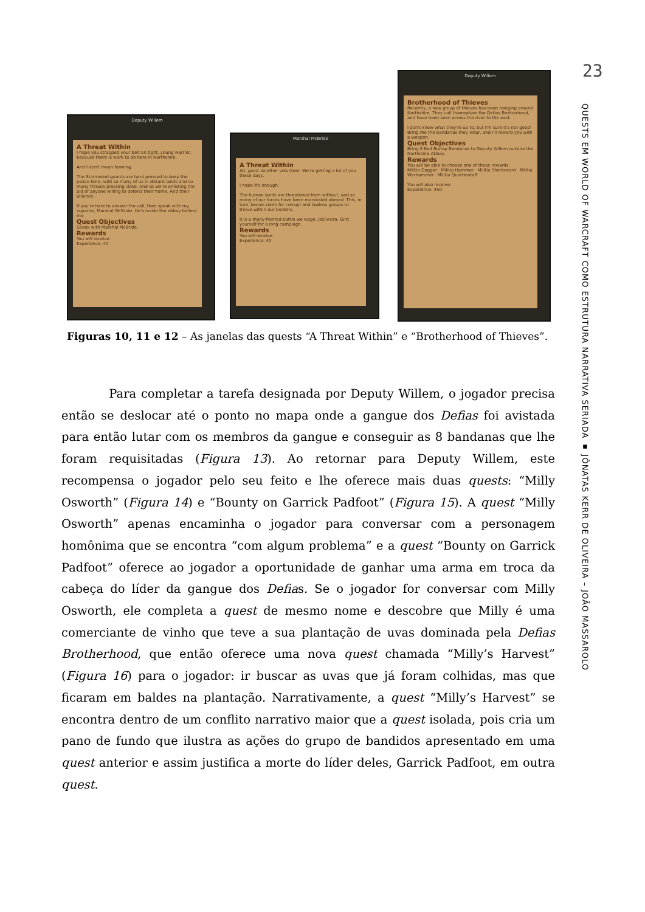Deputy Willem
A Threat Within
I hope you strapped your belt on tight, young warrior, because there is work to do here in Northshire.
And I don't mean farming.
The Stormwind guards are hard pressed to keep the peace here, with so many of us in distant lands and so many threats pressing close. And so we're enlisting the aid of anyone willing to defend their home. And their alliance.
If you're here to answer the call, then speak with my superior, Marshal McBride. He's inside the abbey behind me.
Quest Objectives
Speak with Marshal McBride.
Rewards
You will receive:
Experience: 40
Marshal McBride
A Threat Within
Ah, good. Another volunteer. We're getting a lot of you these days.
I hope it's enough.
The human lands are threatened from without, and so many of our forces have been marshaled abroad. This, in turn, leaves room for corrupt and lawless groups to thrive within our borders.
It is a many-fronted battle we wage, Jkoliveira. Gird yourself for a long campaign.
Rewards
You will receive:
Experience: 40
Deputy Willem
Brotherhood of Thieves
Recently, a new group of thieves has been hanging around Northshire. They call themselves the Defias Brotherhood, and have been seen across the river to the east.
I don't know what they're up to, but I'm sure it's not good! Bring me the bandanas they wear, and I'll reward you with a weapon.
Quest Objectives
Bring 8 Red Burlap Bandanas to Deputy Willem outside the Northshire Abbey.
Rewards
You will be able to choose one of these rewards:
Militia Dagger · Militia Hammer · Militia Shortsword · Militia Warhammer · Militia Quarterstaff
You will also receive:
Experience: 450
Figuras 10, 11 e 12 – As janelas das quests “A Threat Within” e “Brotherhood of Thieves”.
Para completar a tarefa designada por Deputy Willem, o jogador precisa então se deslocar até o ponto no mapa onde a gangue dos Defias foi avistada para então lutar com os membros da gangue e conseguir as 8 bandanas que lhe foram requisitadas (Figura 13). Ao retornar para Deputy Willem, este recompensa o jogador pelo seu feito e lhe oferece mais duas quests: “Milly Osworth” (Figura 14) e “Bounty on Garrick Padfoot” (Figura 15). A quest “Milly Osworth” apenas encaminha o jogador para conversar com a personagem homônima que se encontra “com algum problema” e a quest “Bounty on Garrick Padfoot” oferece ao jogador a oportunidade de ganhar uma arma em troca da cabeça do líder da gangue dos Defias. Se o jogador for conversar com Milly Osworth, ele completa a quest de mesmo nome e descobre que Milly é uma comerciante de vinho que teve a sua plantação de uvas dominada pela Defias Brotherhood, que então oferece uma nova quest chamada “Milly’s Harvest” (Figura 16) para o jogador: ir buscar as uvas que já foram colhidas, mas que ficaram em baldes na plantação. Narrativamente, a quest “Milly’s Harvest” se encontra dentro de um conflito narrativo maior que a quest isolada, pois cria um pano de fundo que ilustra as ações do grupo de bandidos apresentado em uma quest anterior e assim justifica a morte do líder deles, Garrick Padfoot, em outra quest.
23
QUESTS EM WORLD OF WARCRAFT COMO ESTRUTURA NARRATIVA SERIADA ▪ JÔNATAS KERR DE OLIVEIRA – JOÃO MASSAROLO